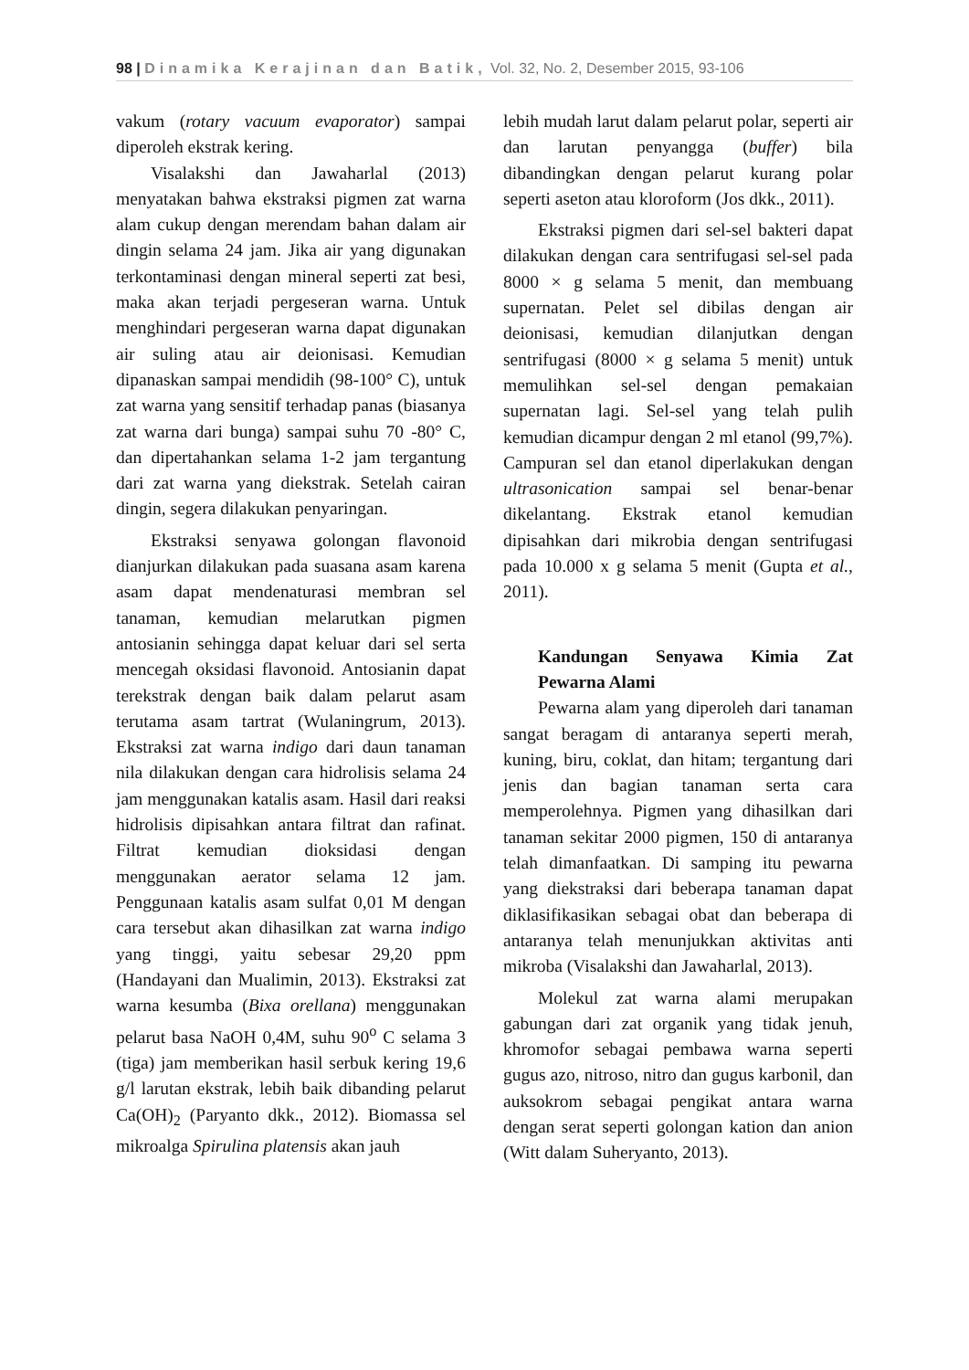98 | Dinamika Kerajinan dan Batik, Vol. 32, No. 2, Desember 2015, 93-106
vakum (rotary vacuum evaporator) sampai diperoleh ekstrak kering.
Visalakshi dan Jawaharlal (2013) menyatakan bahwa ekstraksi pigmen zat warna alam cukup dengan merendam bahan dalam air dingin selama 24 jam. Jika air yang digunakan terkontaminasi dengan mineral seperti zat besi, maka akan terjadi pergeseran warna. Untuk menghindari pergeseran warna dapat digunakan air suling atau air deionisasi. Kemudian dipanaskan sampai mendidih (98-100° C), untuk zat warna yang sensitif terhadap panas (biasanya zat warna dari bunga) sampai suhu 70 -80° C, dan dipertahankan selama 1-2 jam tergantung dari zat warna yang diekstrak. Setelah cairan dingin, segera dilakukan penyaringan.
Ekstraksi senyawa golongan flavonoid dianjurkan dilakukan pada suasana asam karena asam dapat mendenaturasi membran sel tanaman, kemudian melarutkan pigmen antosianin sehingga dapat keluar dari sel serta mencegah oksidasi flavonoid. Antosianin dapat terekstrak dengan baik dalam pelarut asam terutama asam tartrat (Wulaningrum, 2013). Ekstraksi zat warna indigo dari daun tanaman nila dilakukan dengan cara hidrolisis selama 24 jam menggunakan katalis asam. Hasil dari reaksi hidrolisis dipisahkan antara filtrat dan rafinat. Filtrat kemudian dioksidasi dengan menggunakan aerator selama 12 jam. Penggunaan katalis asam sulfat 0,01 M dengan cara tersebut akan dihasilkan zat warna indigo yang tinggi, yaitu sebesar 29,20 ppm (Handayani dan Mualimin, 2013). Ekstraksi zat warna kesumba (Bixa orellana) menggunakan pelarut basa NaOH 0,4M, suhu 90<sup>o</sup> C selama 3 (tiga) jam memberikan hasil serbuk kering 19,6 g/l larutan ekstrak, lebih baik dibanding pelarut Ca(OH)<sub>2</sub> (Paryanto dkk., 2012). Biomassa sel mikroalga Spirulina platensis akan jauh
lebih mudah larut dalam pelarut polar, seperti air dan larutan penyangga (buffer) bila dibandingkan dengan pelarut kurang polar seperti aseton atau kloroform (Jos dkk., 2011).
Ekstraksi pigmen dari sel-sel bakteri dapat dilakukan dengan cara sentrifugasi sel-sel pada 8000 × g selama 5 menit, dan membuang supernatan. Pelet sel dibilas dengan air deionisasi, kemudian dilanjutkan dengan sentrifugasi (8000 × g selama 5 menit) untuk memulihkan sel-sel dengan pemakaian supernatan lagi. Sel-sel yang telah pulih kemudian dicampur dengan 2 ml etanol (99,7%). Campuran sel dan etanol diperlakukan dengan ultrasonication sampai sel benar-benar dikelantang. Ekstrak etanol kemudian dipisahkan dari mikrobia dengan sentrifugasi pada 10.000 x g selama 5 menit (Gupta et al., 2011).
Kandungan Senyawa Kimia Zat Pewarna Alami
Pewarna alam yang diperoleh dari tanaman sangat beragam di antaranya seperti merah, kuning, biru, coklat, dan hitam; tergantung dari jenis dan bagian tanaman serta cara memperolehnya. Pigmen yang dihasilkan dari tanaman sekitar 2000 pigmen, 150 di antaranya telah dimanfaatkan. Di samping itu pewarna yang diekstraksi dari beberapa tanaman dapat diklasifikasikan sebagai obat dan beberapa di antaranya telah menunjukkan aktivitas anti mikroba (Visalakshi dan Jawaharlal, 2013).
Molekul zat warna alami merupakan gabungan dari zat organik yang tidak jenuh, khromofor sebagai pembawa warna seperti gugus azo, nitroso, nitro dan gugus karbonil, dan auksokrom sebagai pengikat antara warna dengan serat seperti golongan kation dan anion (Witt dalam Suheryanto, 2013).